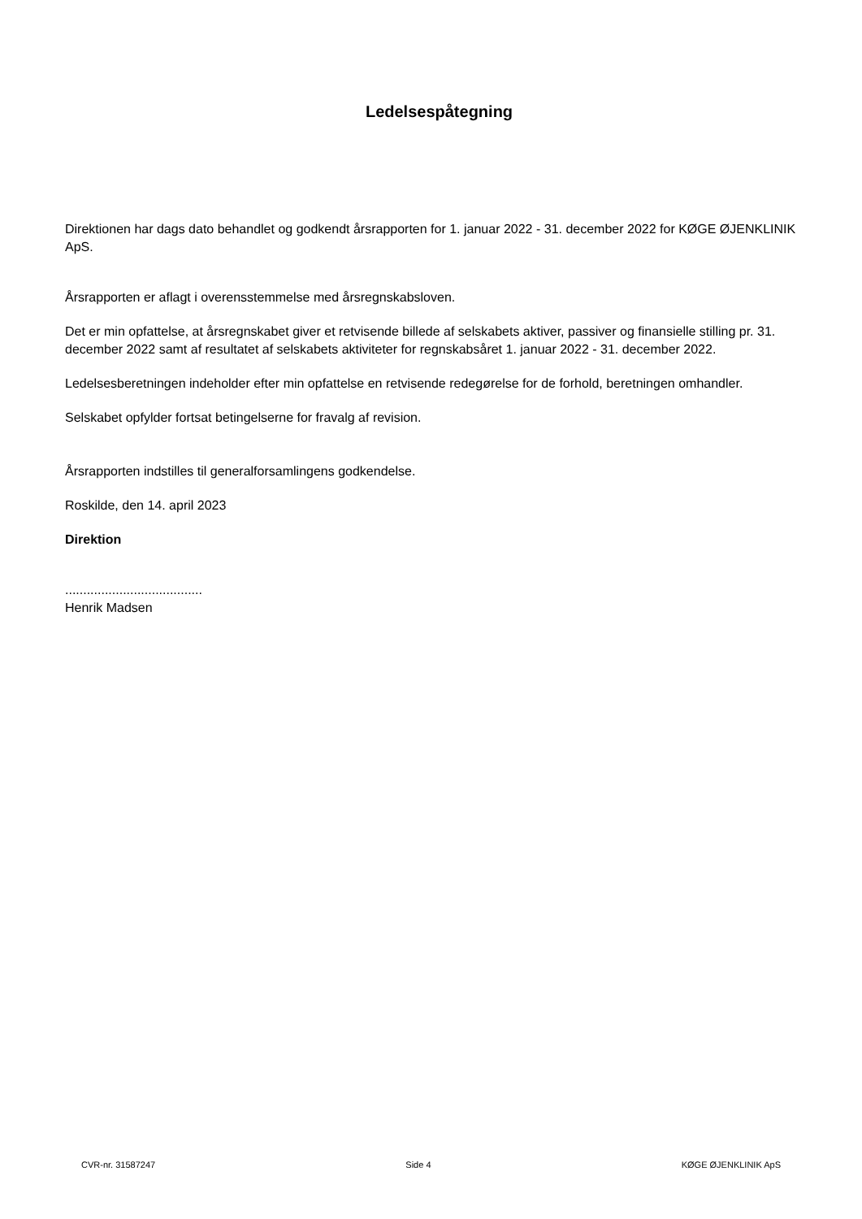Ledelsespåtegning
Direktionen har dags dato behandlet og godkendt årsrapporten for 1. januar 2022 - 31. december 2022 for KØGE ØJENKLINIK ApS.
Årsrapporten er aflagt i overensstemmelse med årsregnskabsloven.
Det er min opfattelse, at årsregnskabet giver et retvisende billede af selskabets aktiver, passiver og finansielle stilling pr. 31. december 2022 samt af resultatet af selskabets aktiviteter for regnskabsåret 1. januar 2022 - 31. december 2022.
Ledelsesberetningen indeholder efter min opfattelse en retvisende redegørelse for de forhold, beretningen omhandler.
Selskabet opfylder fortsat betingelserne for fravalg af revision.
Årsrapporten indstilles til generalforsamlingens godkendelse.
Roskilde, den 14. april 2023
Direktion
......................................
Henrik Madsen
CVR-nr. 31587247 Side 4 KØGE ØJENKLINIK ApS